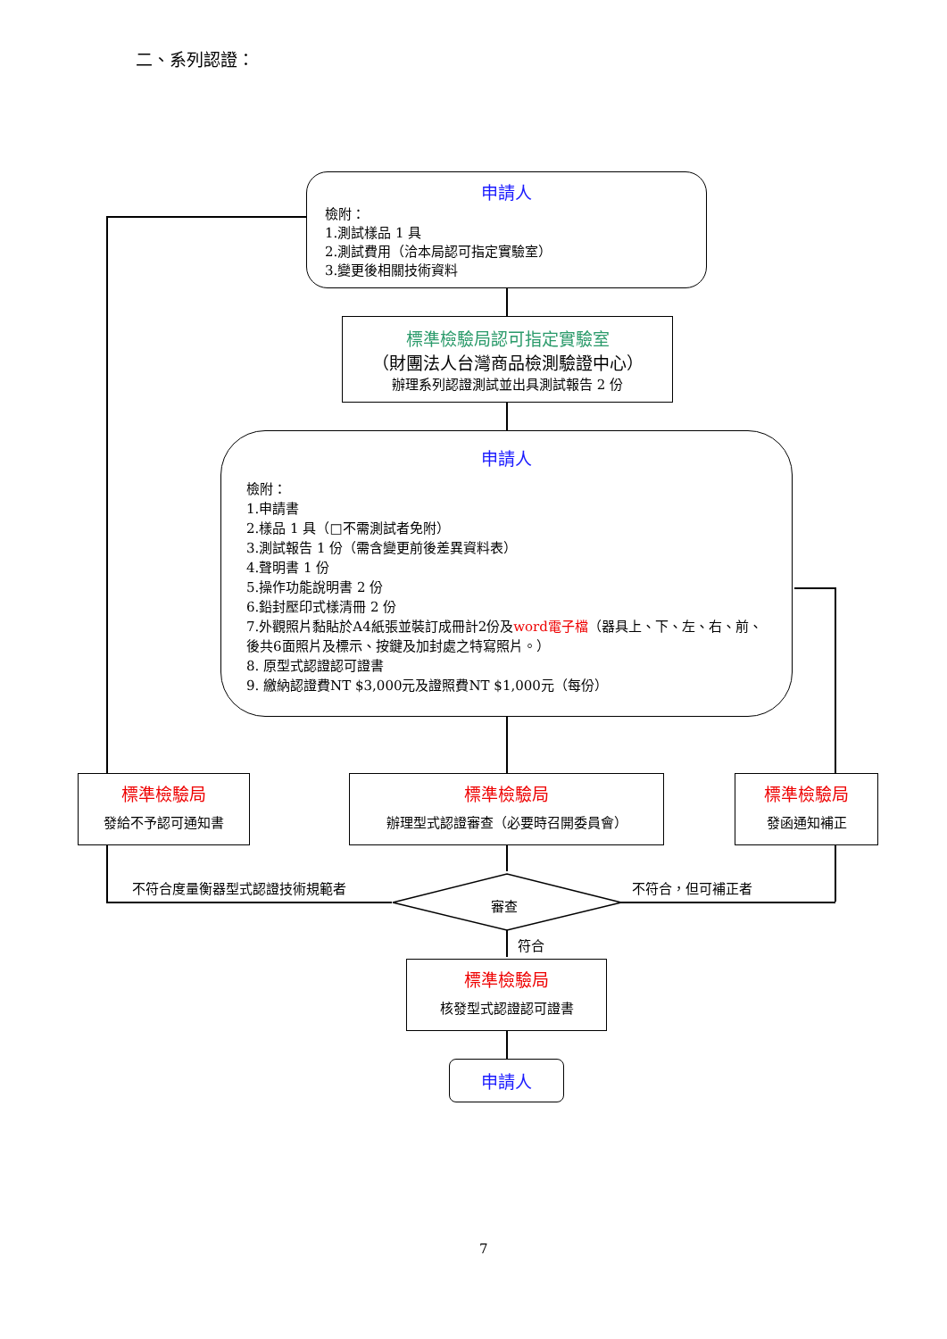二、系列認證：
申請人
檢附：
1.測試樣品 1 具
2.測試費用（洽本局認可指定實驗室）
3.變更後相關技術資料
標準檢驗局認可指定實驗室
（財團法人台灣商品檢測驗證中心）
辦理系列認證測試並出具測試報告 2 份
申請人
檢附：
1.申請書
2.樣品 1 具（□不需測試者免附）
3.測試報告 1 份（需含變更前後差異資料表）
4.聲明書 1 份
5.操作功能說明書 2 份
6.鉛封壓印式樣清冊 2 份
7.外觀照片黏貼於A4紙張並裝訂成冊計2份及word電子檔（器具上、下、左、右、前、後共6面照片及標示、按鍵及加封處之特寫照片。）
8. 原型式認證認可證書
9. 繳納認證費NT $3,000元及證照費NT $1,000元（每份）
標準檢驗局
發給不予認可通知書
標準檢驗局
辦理型式認證審查（必要時召開委員會）
標準檢驗局
發函通知補正
不符合度量衡器型式認證技術規範者
審查
不符合，但可補正者
符合
標準檢驗局
核發型式認證認可證書
申請人
7